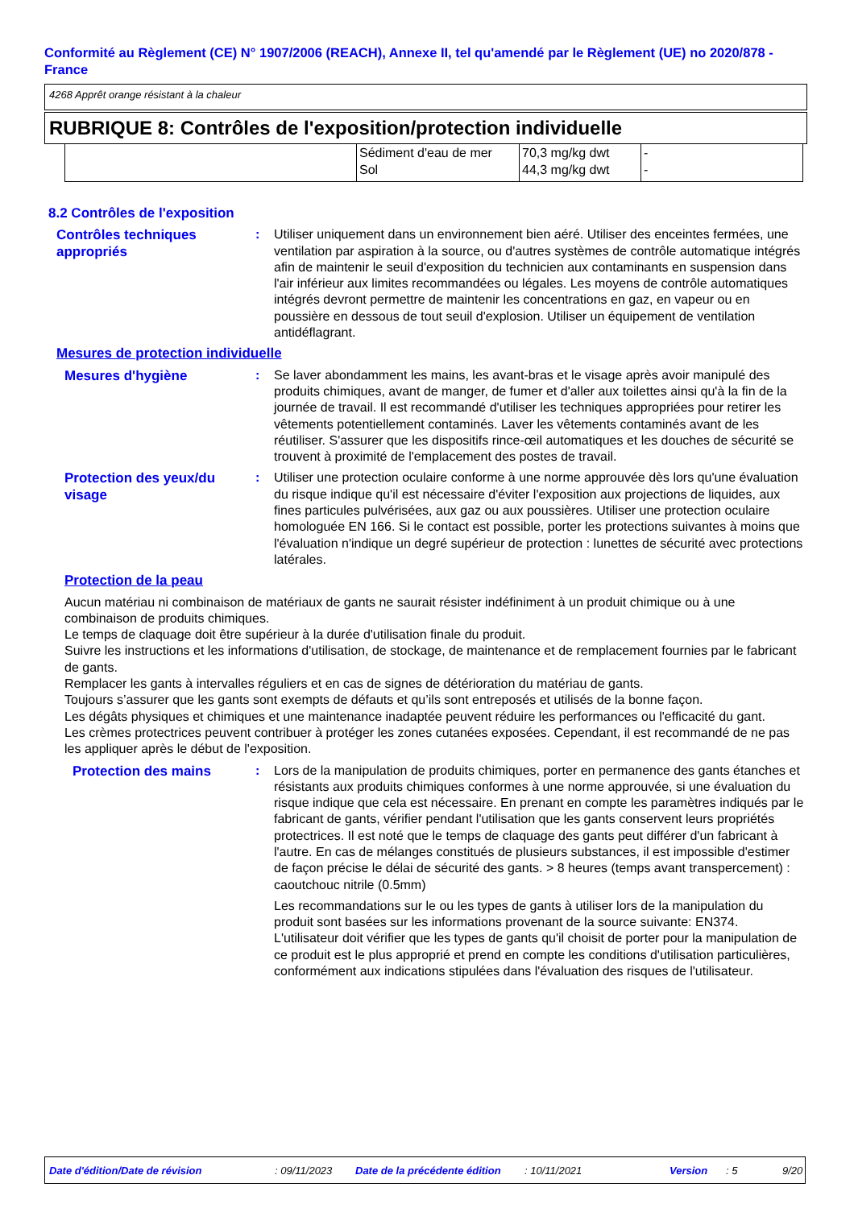Conformité au Règlement (CE) N° 1907/2006 (REACH), Annexe II, tel qu'amendé par le Règlement (UE) no 2020/878 - France
4268 Apprêt orange résistant à la chaleur
RUBRIQUE 8: Contrôles de l'exposition/protection individuelle
| | Sédiment d'eau de mer Sol | 70,3 mg/kg dwt 44,3 mg/kg dwt | - - |
8.2 Contrôles de l'exposition
Contrôles techniques appropriés
: Utiliser uniquement dans un environnement bien aéré. Utiliser des enceintes fermées, une ventilation par aspiration à la source, ou d'autres systèmes de contrôle automatique intégrés afin de maintenir le seuil d'exposition du technicien aux contaminants en suspension dans l'air inférieur aux limites recommandées ou légales. Les moyens de contrôle automatiques intégrés devront permettre de maintenir les concentrations en gaz, en vapeur ou en poussière en dessous de tout seuil d'explosion. Utiliser un équipement de ventilation antidéflagrant.
Mesures de protection individuelle
Mesures d'hygiène
: Se laver abondamment les mains, les avant-bras et le visage après avoir manipulé des produits chimiques, avant de manger, de fumer et d'aller aux toilettes ainsi qu'à la fin de la journée de travail. Il est recommandé d'utiliser les techniques appropriées pour retirer les vêtements potentiellement contaminés. Laver les vêtements contaminés avant de les réutiliser. S'assurer que les dispositifs rince-œil automatiques et les douches de sécurité se trouvent à proximité de l'emplacement des postes de travail.
Protection des yeux/du visage
: Utiliser une protection oculaire conforme à une norme approuvée dès lors qu'une évaluation du risque indique qu'il est nécessaire d'éviter l'exposition aux projections de liquides, aux fines particules pulvérisées, aux gaz ou aux poussières. Utiliser une protection oculaire homologuée EN 166. Si le contact est possible, porter les protections suivantes à moins que l'évaluation n'indique un degré supérieur de protection : lunettes de sécurité avec protections latérales.
Protection de la peau
Aucun matériau ni combinaison de matériaux de gants ne saurait résister indéfiniment à un produit chimique ou à une combinaison de produits chimiques.
Le temps de claquage doit être supérieur à la durée d'utilisation finale du produit.
Suivre les instructions et les informations d'utilisation, de stockage, de maintenance et de remplacement fournies par le fabricant de gants.
Remplacer les gants à intervalles réguliers et en cas de signes de détérioration du matériau de gants.
Toujours s’assurer que les gants sont exempts de défauts et qu’ils sont entreposés et utilisés de la bonne façon.
Les dégâts physiques et chimiques et une maintenance inadaptée peuvent réduire les performances ou l'efficacité du gant.
Les crèmes protectrices peuvent contribuer à protéger les zones cutanées exposées. Cependant, il est recommandé de ne pas les appliquer après le début de l'exposition.
Protection des mains
: Lors de la manipulation de produits chimiques, porter en permanence des gants étanches et résistants aux produits chimiques conformes à une norme approuvée, si une évaluation du risque indique que cela est nécessaire. En prenant en compte les paramètres indiqués par le fabricant de gants, vérifier pendant l'utilisation que les gants conservent leurs propriétés protectrices. Il est noté que le temps de claquage des gants peut différer d'un fabricant à l'autre. En cas de mélanges constitués de plusieurs substances, il est impossible d'estimer de façon précise le délai de sécurité des gants. > 8 heures (temps avant transpercement) : caoutchouc nitrile (0.5mm)
Les recommandations sur le ou les types de gants à utiliser lors de la manipulation du produit sont basées sur les informations provenant de la source suivante: EN374. L'utilisateur doit vérifier que les types de gants qu'il choisit de porter pour la manipulation de ce produit est le plus approprié et prend en compte les conditions d'utilisation particulières, conformément aux indications stipulées dans l'évaluation des risques de l'utilisateur.
Date d'édition/Date de révision: 09/11/2023 Date de la précédente édition: 10/11/2021 Version: 5 9/20